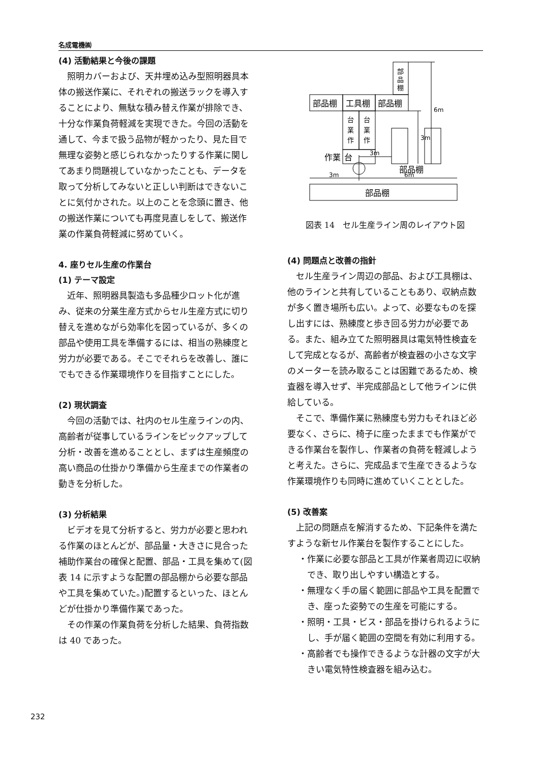名成電機㈱
(4) 活動結果と今後の課題
照明カバーおよび、天井埋め込み型照明器具本体の搬送作業に、それぞれの搬送ラックを導入することにより、無駄な積み替え作業が排除でき、十分な作業負荷軽減を実現できた。今回の活動を通して、今まで扱う品物が軽かったり、見た目で無理な姿勢と感じられなかったりする作業に関してあまり問題視していなかったことも、データを取って分析してみないと正しい判断はできないことに気付かされた。以上のことを念頭に置き、他の搬送作業についても再度見直しをして、搬送作業の作業負荷軽減に努めていく。
4. 座りセル生産の作業台
(1) テーマ設定
近年、照明器具製造も多品種少ロット化が進み、従来の分業生産方式からセル生産方式に切り替えを進めながら効率化を図っているが、多くの部品や使用工具を準備するには、相当の熟練度と労力が必要である。そこでそれらを改善し、誰にでもできる作業環境作りを目指すことにした。
(2) 現状調査
今回の活動では、社内のセル生産ラインの内、高齢者が従事しているラインをピックアップして分析・改善を進めることとし、まずは生産頻度の高い商品の仕掛かり準備から生産までの作業者の動きを分析した。
(3) 分析結果
ビデオを見て分析すると、労力が必要と思われる作業のほとんどが、部品量・大きさに見合った補助作業台の確保と配置、部品・工具を集めて(図表 14 に示すような配置の部品棚から必要な部品や工具を集めていた。)配置するといった、ほとんどが仕掛かり準備作業であった。
その作業の作業負荷を分析した結果、負荷指数は 40 であった。
部品棚
工具棚
部品棚
部
品
棚
台
業
作
台
業
作
作業
台
3m
3m
6m
部品棚
3m
6m
部品棚
図表 14　セル生産ライン周のレイアウト図
(4) 問題点と改善の指針
セル生産ライン周辺の部品、および工具棚は、他のラインと共有していることもあり、収納点数が多く置き場所も広い。よって、必要なものを探し出すには、熟練度と歩き回る労力が必要である。また、組み立てた照明器具は電気特性検査をして完成となるが、高齢者が検査器の小さな文字のメーターを読み取ることは困難であるため、検査器を導入せず、半完成部品として他ラインに供給している。
そこで、準備作業に熟練度も労力もそれほど必要なく、さらに、椅子に座ったままでも作業ができる作業台を製作し、作業者の負荷を軽減しようと考えた。さらに、完成品まで生産できるような作業環境作りも同時に進めていくこととした。
(5) 改善案
上記の問題点を解消するため、下記条件を満たすような新セル作業台を製作することにした。
・作業に必要な部品と工具が作業者周辺に収納でき、取り出しやすい構造とする。
・無理なく手の届く範囲に部品や工具を配置でき、座った姿勢での生産を可能にする。
・照明・工具・ビス・部品を掛けられるようにし、手が届く範囲の空間を有効に利用する。
・高齢者でも操作できるような計器の文字が大きい電気特性検査器を組み込む。
232